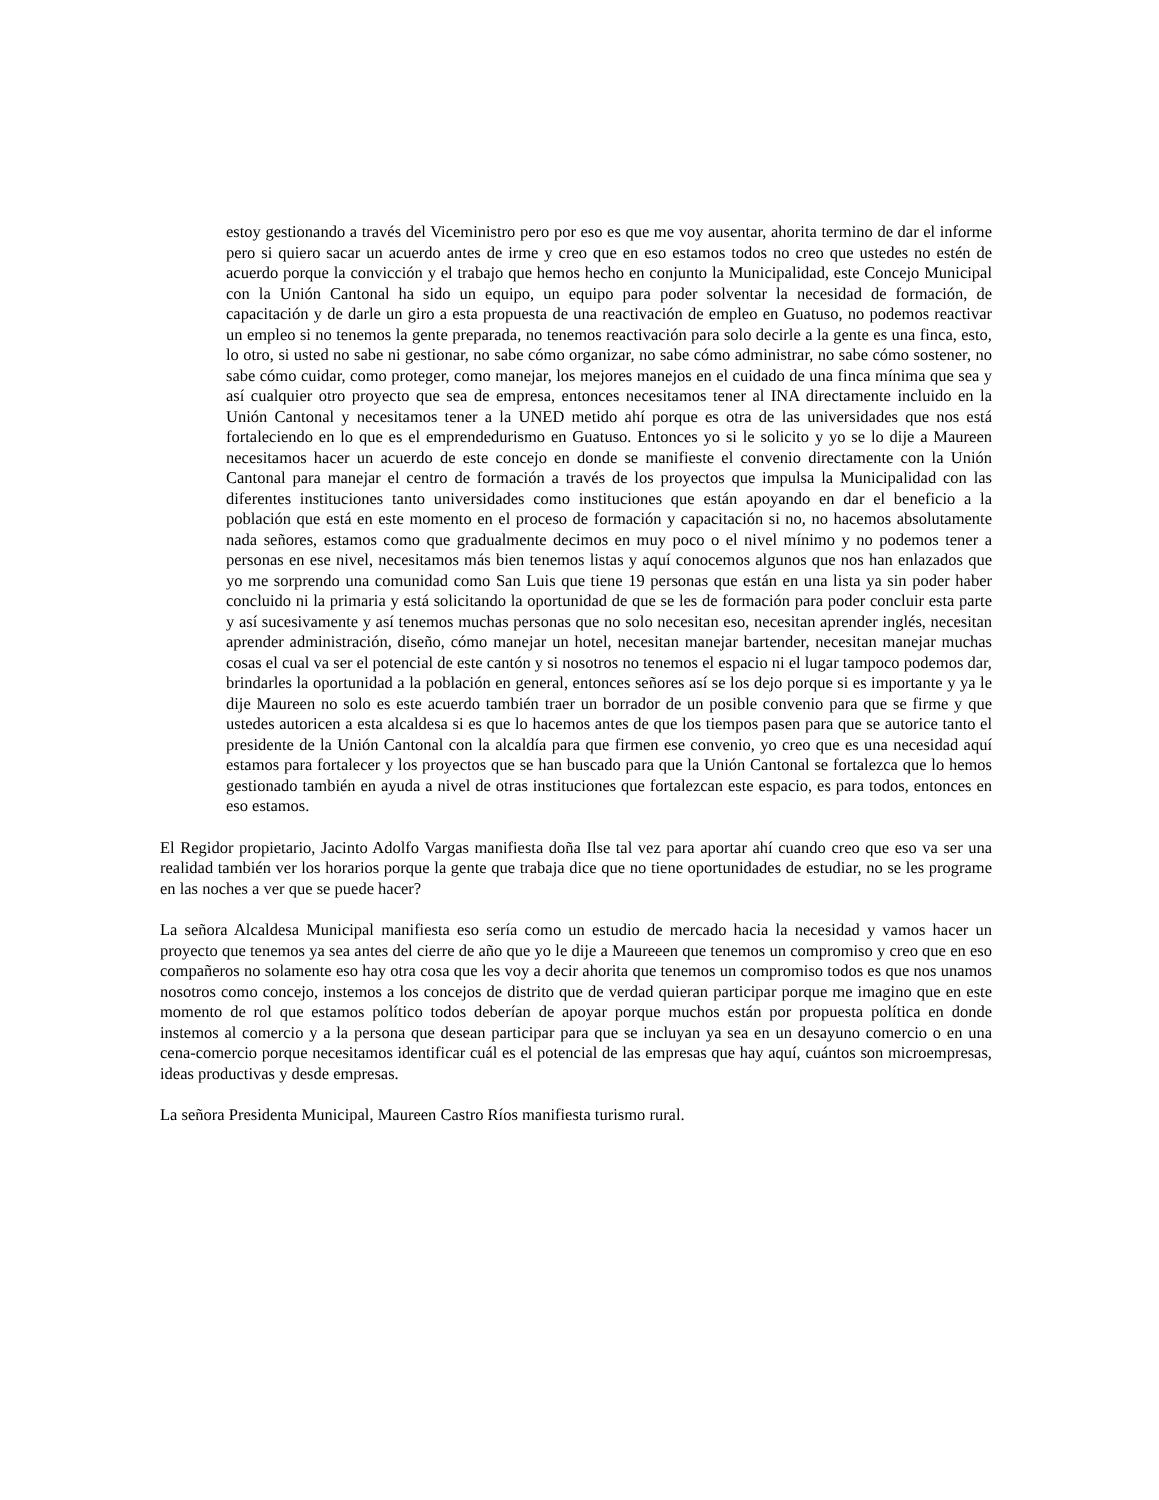estoy gestionando a través del Viceministro pero por eso es que me voy ausentar, ahorita termino de dar el informe pero si quiero sacar un acuerdo antes de irme y creo que en eso estamos todos no creo que ustedes no estén de acuerdo porque la convicción y el trabajo que hemos hecho en conjunto la Municipalidad, este Concejo Municipal con la Unión Cantonal ha sido un equipo, un equipo para poder solventar la necesidad de formación, de capacitación y de darle un giro a esta propuesta de una reactivación de empleo en Guatuso, no podemos reactivar un empleo si no tenemos la gente preparada, no tenemos reactivación para solo decirle a la gente es una finca, esto, lo otro, si usted no sabe ni gestionar, no sabe cómo organizar, no sabe cómo administrar, no sabe cómo sostener, no sabe cómo cuidar, como proteger, como manejar, los mejores manejos en el cuidado de una finca mínima que sea y así cualquier otro proyecto que sea de empresa, entonces necesitamos tener al INA directamente incluido en la Unión Cantonal y necesitamos tener a la UNED metido ahí porque es otra de las universidades que nos está fortaleciendo en lo que es el emprendedurismo en Guatuso. Entonces yo si le solicito y yo se lo dije a Maureen necesitamos hacer un acuerdo de este concejo en donde se manifieste el convenio directamente con la Unión Cantonal para manejar el centro de formación a través de los proyectos que impulsa la Municipalidad con las diferentes instituciones tanto universidades como instituciones que están apoyando en dar el beneficio a la población que está en este momento en el proceso de formación y capacitación si no, no hacemos absolutamente nada señores, estamos como que gradualmente decimos en muy poco o el nivel mínimo y no podemos tener a personas en ese nivel, necesitamos más bien tenemos listas y aquí conocemos algunos que nos han enlazados que yo me sorprendo una comunidad como San Luis que tiene 19 personas que están en una lista ya sin poder haber concluido ni la primaria y está solicitando la oportunidad de que se les de formación para poder concluir esta parte y así sucesivamente y así tenemos muchas personas que no solo necesitan eso, necesitan aprender inglés, necesitan aprender administración, diseño, cómo manejar un hotel, necesitan manejar bartender, necesitan manejar muchas cosas el cual va ser el potencial de este cantón y si nosotros no tenemos el espacio ni el lugar tampoco podemos dar, brindarles la oportunidad a la población en general, entonces señores así se los dejo porque si es importante y ya le dije Maureen no solo es este acuerdo también traer un borrador de un posible convenio para que se firme y que ustedes autoricen a esta alcaldesa si es que lo hacemos antes de que los tiempos pasen para que se autorice tanto el presidente de la Unión Cantonal con la alcaldía para que firmen ese convenio, yo creo que es una necesidad aquí estamos para fortalecer y los proyectos que se han buscado para que la Unión Cantonal se fortalezca que lo hemos gestionado también en ayuda a nivel de otras instituciones que fortalezcan este espacio, es para todos, entonces en eso estamos.
El Regidor propietario, Jacinto Adolfo Vargas manifiesta doña Ilse tal vez para aportar ahí cuando creo que eso va ser una realidad también ver los horarios porque la gente que trabaja dice que no tiene oportunidades de estudiar, no se les programe en las noches a ver que se puede hacer?
La señora Alcaldesa Municipal manifiesta eso sería como un estudio de mercado hacia la necesidad y vamos hacer un proyecto que tenemos ya sea antes del cierre de año que yo le dije a Maureeen que tenemos un compromiso y creo que en eso compañeros no solamente eso hay otra cosa que les voy a decir ahorita que tenemos un compromiso todos es que nos unamos nosotros como concejo, instemos a los concejos de distrito que de verdad quieran participar porque me imagino que en este momento de rol que estamos político todos deberían de apoyar porque muchos están por propuesta política en donde instemos al comercio y a la persona que desean participar para que se incluyan ya sea en un desayuno comercio o en una cena-comercio porque necesitamos identificar cuál es el potencial de las empresas que hay aquí, cuántos son microempresas, ideas productivas y desde empresas.
La señora Presidenta Municipal, Maureen Castro Ríos manifiesta turismo rural.